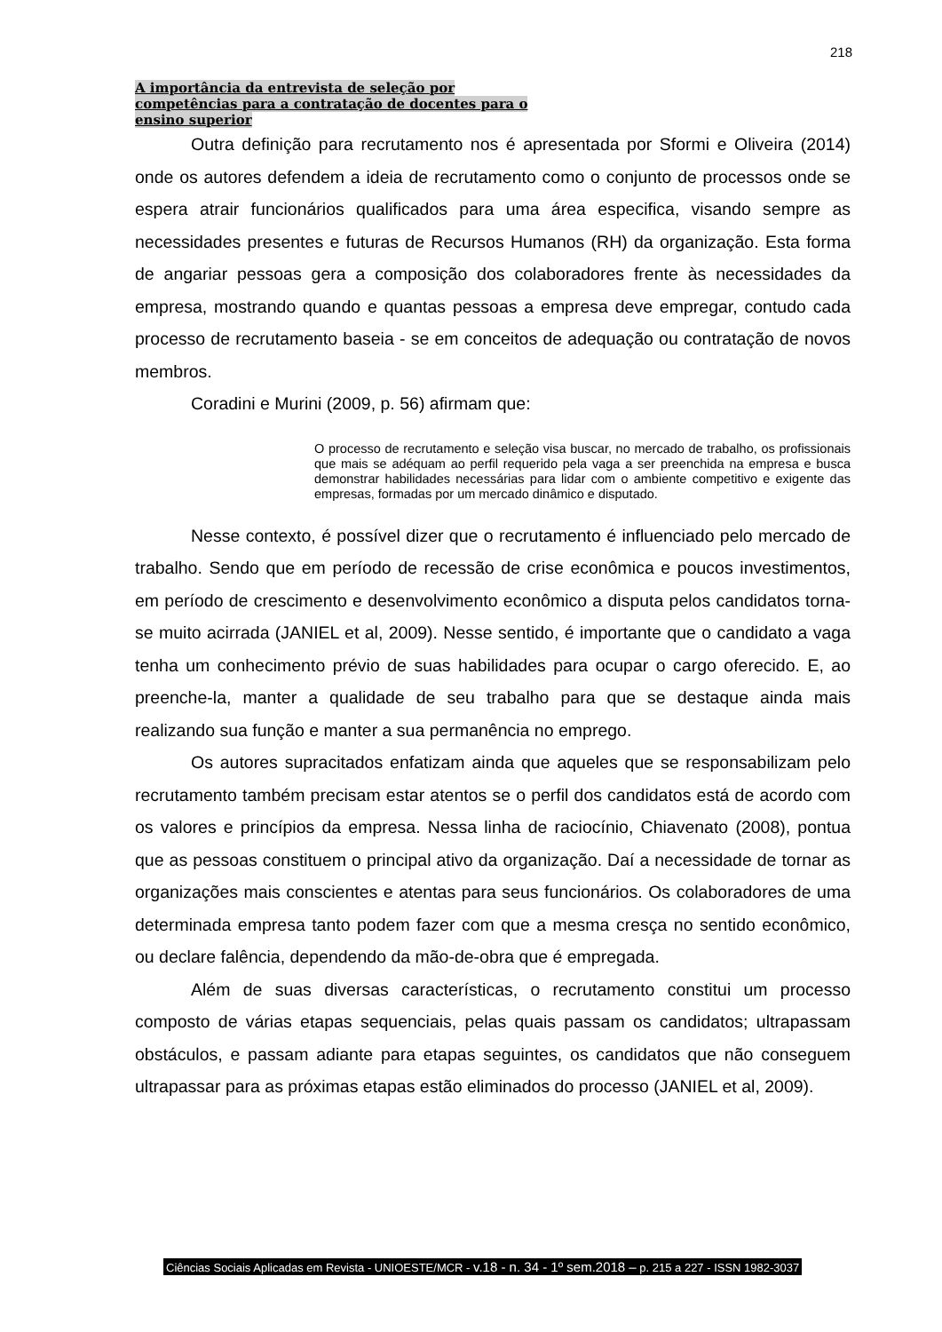218
A importância da entrevista de seleção por
competências para a contratação de docentes para o
ensino superior
Outra definição para recrutamento nos é apresentada por Sformi e Oliveira (2014) onde os autores defendem a ideia de recrutamento como o conjunto de processos onde se espera atrair funcionários qualificados para uma área especifica, visando sempre as necessidades presentes e futuras de Recursos Humanos (RH) da organização. Esta forma de angariar pessoas gera a composição dos colaboradores frente às necessidades da empresa, mostrando quando e quantas pessoas a empresa deve empregar, contudo cada processo de recrutamento baseia - se em conceitos de adequação ou contratação de novos membros.
Coradini e Murini (2009, p. 56) afirmam que:
O processo de recrutamento e seleção visa buscar, no mercado de trabalho, os profissionais que mais se adéquam ao perfil requerido pela vaga a ser preenchida na empresa e busca demonstrar habilidades necessárias para lidar com o ambiente competitivo e exigente das empresas, formadas por um mercado dinâmico e disputado.
Nesse contexto, é possível dizer que o recrutamento é influenciado pelo mercado de trabalho. Sendo que em período de recessão de crise econômica e poucos investimentos, em período de crescimento e desenvolvimento econômico a disputa pelos candidatos torna-se muito acirrada (JANIEL et al, 2009). Nesse sentido, é importante que o candidato a vaga tenha um conhecimento prévio de suas habilidades para ocupar o cargo oferecido. E, ao preenche-la, manter a qualidade de seu trabalho para que se destaque ainda mais realizando sua função e manter a sua permanência no emprego.
Os autores supracitados enfatizam ainda que aqueles que se responsabilizam pelo recrutamento também precisam estar atentos se o perfil dos candidatos está de acordo com os valores e princípios da empresa. Nessa linha de raciocínio, Chiavenato (2008), pontua que as pessoas constituem o principal ativo da organização. Daí a necessidade de tornar as organizações mais conscientes e atentas para seus funcionários. Os colaboradores de uma determinada empresa tanto podem fazer com que a mesma cresça no sentido econômico, ou declare falência, dependendo da mão-de-obra que é empregada.
Além de suas diversas características, o recrutamento constitui um processo composto de várias etapas sequenciais, pelas quais passam os candidatos; ultrapassam obstáculos, e passam adiante para etapas seguintes, os candidatos que não conseguem ultrapassar para as próximas etapas estão eliminados do processo (JANIEL et al, 2009).
Ciências Sociais Aplicadas em Revista - UNIOESTE/MCR - v.18 - n. 34 - 1º sem.2018 – p. 215 a 227 - ISSN 1982-3037